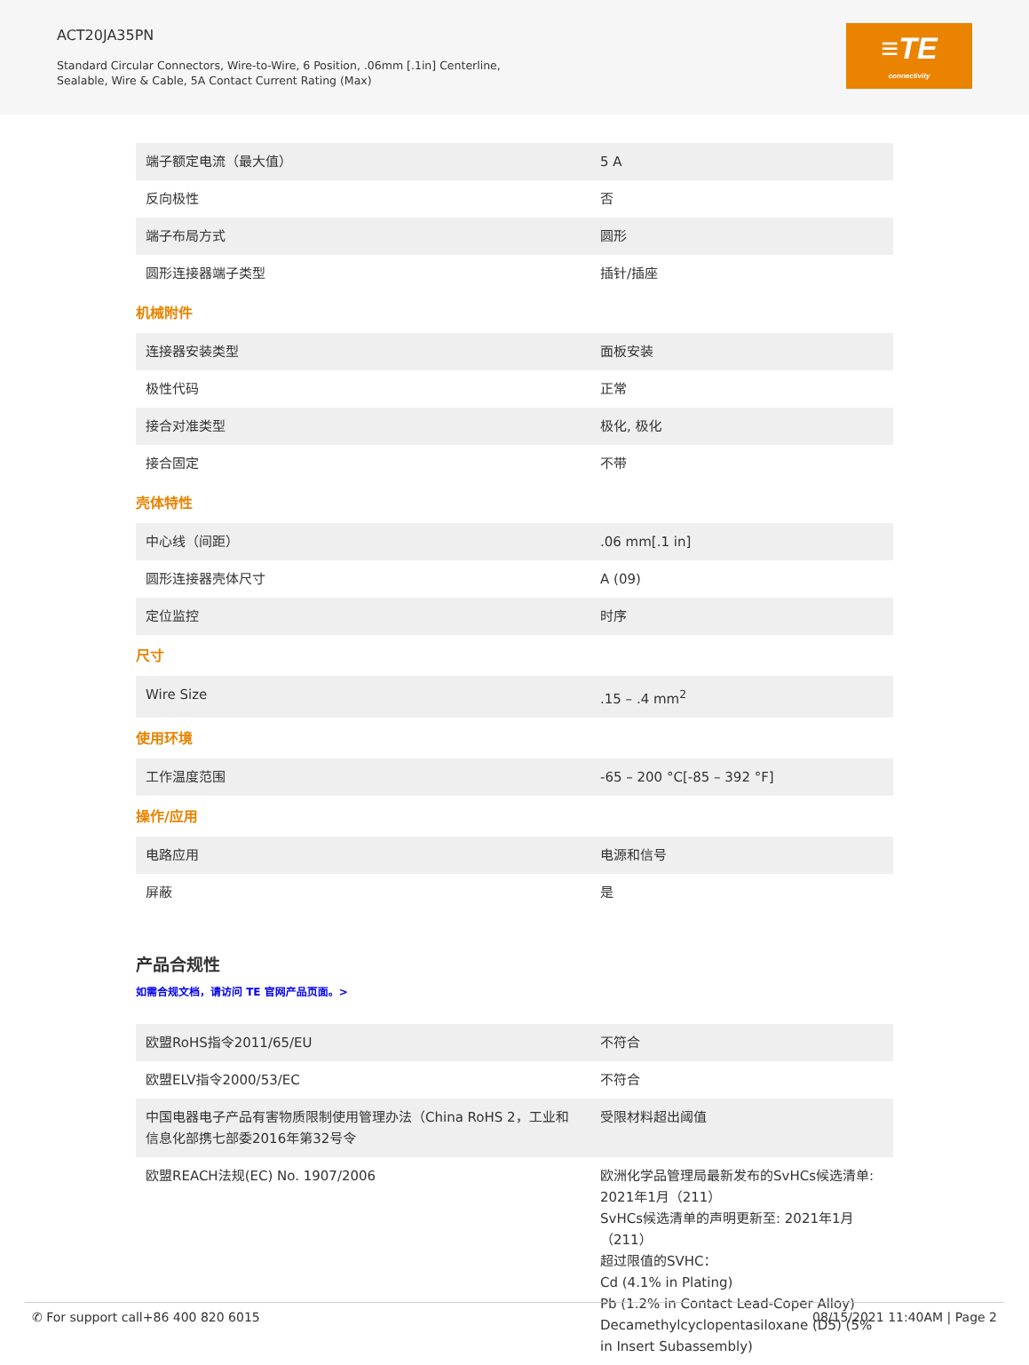ACT20JA35PN
Standard Circular Connectors, Wire-to-Wire, 6 Position, .06mm [.1in] Centerline, Sealable, Wire & Cable, 5A Contact Current Rating (Max)
≡TE
connectivity
| 端子额定电流（最大值） | 5 A |
| 反向极性 | 否 |
| 端子布局方式 | 圆形 |
| 圆形连接器端子类型 | 插针/插座 |
机械附件
| 连接器安装类型 | 面板安装 |
| 极性代码 | 正常 |
| 接合对准类型 | 极化, 极化 |
| 接合固定 | 不带 |
壳体特性
| 中心线（间距） | .06 mm[.1 in] |
| 圆形连接器壳体尺寸 | A (09) |
| 定位监控 | 时序 |
尺寸
| Wire Size | .15 – .4 mm<sup>2</sup> |
使用环境
| 工作温度范围 | -65 – 200 °C[-85 – 392 °F] |
操作/应用
| 电路应用 | 电源和信号 |
| 屏蔽 | 是 |
产品合规性
如需合规文档，请访问 TE 官网产品页面。>
| 欧盟RoHS指令2011/65/EU | 不符合 |
| 欧盟ELV指令2000/53/EC | 不符合 |
| 中国电器电子产品有害物质限制使用管理办法（China RoHS 2，工业和信息化部携七部委2016年第32号令 | 受限材料超出阈值 |
| 欧盟REACH法规(EC) No. 1907/2006 | 欧洲化学品管理局最新发布的SvHCs候选清单: 2021年1月（211） SvHCs候选清单的声明更新至: 2021年1月（211） 超过限值的SVHC： Cd (4.1% in Plating) Pb (1.2% in Contact Lead-Coper Alloy) Decamethylcyclopentasiloxane (D5) (5% in Insert Subassembly) |
✆ For support call+86 400 820 6015 08/15/2021 11:40AM | Page 2